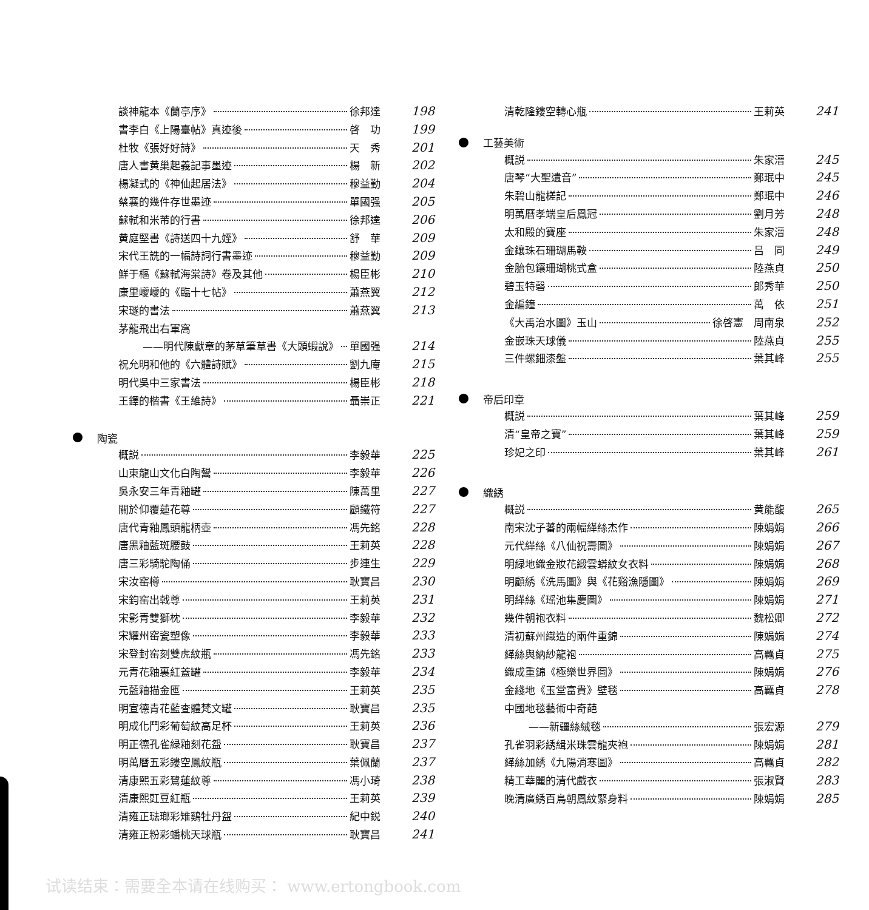談神龍本《蘭亭序》 徐邦達 198
書李白《上陽臺帖》真迹後 啓　功 199
杜牧《張好好詩》 天　秀 201
唐人書黄巢起義記事墨迹 楊　新 202
楊凝式的《神仙起居法》 穆益勤 204
蔡襄的幾件存世墨迹 單國强 205
蘇軾和米芾的行書 徐邦達 206
黄庭堅書《詩送四十九姪》 舒　華 209
宋代王詵的一幅詩詞行書墨迹 穆益勤 209
鮮于樞《蘇軾海棠詩》卷及其他 楊臣彬 210
康里巙巙的《臨十七帖》 蕭燕翼 212
宋璲的書法 蕭燕翼 213
茅龍飛出右軍窩
——明代陳獻章的茅草筆草書《大頭蝦說》 單國强 214
祝允明和他的《六體詩賦》 劉九庵 215
明代吳中三家書法 楊臣彬 218
王鐸的楷書《王維詩》 聶崇正 221
陶瓷
概説 李毅華 225
山東龍山文化白陶鬹 李毅華 226
吳永安三年青釉罐 陳萬里 227
關於仰覆蓮花尊 顧鐵符 227
唐代青釉鳳頭龍柄壺 馮先銘 228
唐黑釉藍斑腰鼓 王莉英 228
唐三彩騎駝陶俑 步連生 229
宋汝窑樽 耿寶昌 230
宋鈞窑出戟尊 王莉英 231
宋影青雙獅枕 李毅華 232
宋耀州窑瓷塑像 李毅華 233
宋登封窑刻雙虎紋瓶 馮先銘 233
元青花釉裏紅蓋罐 李毅華 234
元藍釉描金匜 王莉英 235
明宣德青花藍查體梵文罐 耿寶昌 235
明成化鬥彩葡萄紋高足杯 王莉英 236
明正德孔雀緑釉刻花盌 耿寶昌 237
明萬曆五彩鏤空鳳紋瓶 葉佩蘭 237
清康熙五彩鷺蓮紋尊 馮小琦 238
清康熙豇豆紅瓶 王莉英 239
清雍正琺瑯彩雉鷄牡丹盌 紀中鋭 240
清雍正粉彩蟠桃天球瓶 耿寶昌 241
清乾隆鏤空轉心瓶 王莉英 241
工藝美術
概説 朱家溍 245
唐琴“大聖遺音” 鄭珉中 245
朱碧山龍槎記 鄭珉中 246
明萬曆孝端皇后鳳冠 劉月芳 248
太和殿的寶座 朱家溍 248
金鑲珠石珊瑚馬鞍 吕　同 249
金胎包鑲珊瑚桃式盒 陸燕貞 250
碧玉特磬 郎秀華 250
金編鐘 萬　依 251
《大禹治水圖》玉山 徐啓憲　周南泉 252
金嵌珠天球儀 陸燕貞 255
三件螺鈿漆盤 葉其峰 255
帝后印章
概説 葉其峰 259
清“皇帝之寶” 葉其峰 259
珍妃之印 葉其峰 261
織綉
概説 黄能馥 265
南宋沈子蕃的兩幅緙絲杰作 陳娟娟 266
元代緙絲《八仙祝壽圖》 陳娟娟 267
明緑地織金妝花緞雲蟒紋女衣料 陳娟娟 268
明顧綉《洗馬圖》與《花谿漁隱圖》 陳娟娟 269
明緙絲《瑶池集慶圖》 陳娟娟 271
幾件朝袍衣料 魏松卿 272
清初蘇州織造的兩件重錦 陳娟娟 274
緙絲與納紗龍袍 高覊貞 275
織成重錦《極樂世界圖》 陳娟娟 276
金綫地《玉堂富貴》壁毯 高覊貞 278
中國地毯藝術中奇葩
——新疆絲絨毯 張宏源 279
孔雀羽彩綉緝米珠雲龍夾袍 陳娟娟 281
緙絲加綉《九陽消寒圖》 高覊貞 282
精工華麗的清代戲衣 張淑賢 283
晚清廣綉百鳥朝鳳紋緊身料 陳娟娟 285
试读结束：需要全本请在线购买： www.ertongbook.com